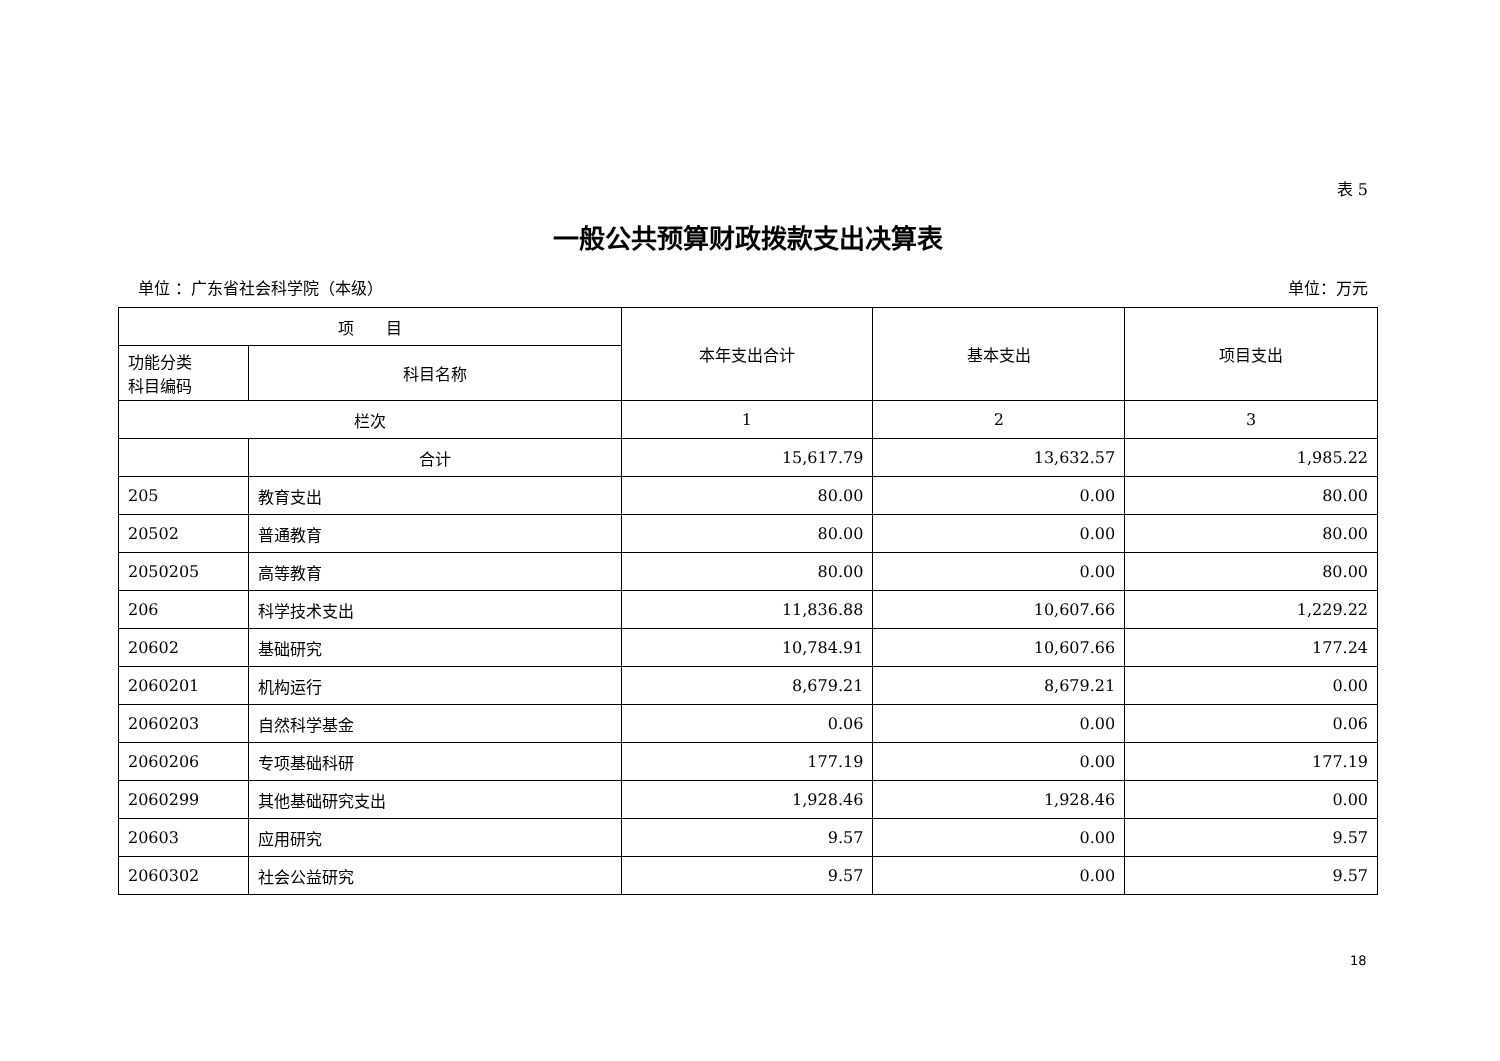表 5
一般公共预算财政拨款支出决算表
单位 ：广东省社会科学院（本级） 单位：万元
| 项 目 | | 本年支出合计 | 基本支出 | 项目支出 |
| --- | --- | --- | --- | --- |
| 功能分类 科目编码 | 科目名称 | | | |
| 栏次 | | 1 | 2 | 3 |
| | 合计 | 15,617.79 | 13,632.57 | 1,985.22 |
| 205 | 教育支出 | 80.00 | 0.00 | 80.00 |
| 20502 | 普通教育 | 80.00 | 0.00 | 80.00 |
| 2050205 | 高等教育 | 80.00 | 0.00 | 80.00 |
| 206 | 科学技术支出 | 11,836.88 | 10,607.66 | 1,229.22 |
| 20602 | 基础研究 | 10,784.91 | 10,607.66 | 177.24 |
| 2060201 | 机构运行 | 8,679.21 | 8,679.21 | 0.00 |
| 2060203 | 自然科学基金 | 0.06 | 0.00 | 0.06 |
| 2060206 | 专项基础科研 | 177.19 | 0.00 | 177.19 |
| 2060299 | 其他基础研究支出 | 1,928.46 | 1,928.46 | 0.00 |
| 20603 | 应用研究 | 9.57 | 0.00 | 9.57 |
| 2060302 | 社会公益研究 | 9.57 | 0.00 | 9.57 |
18